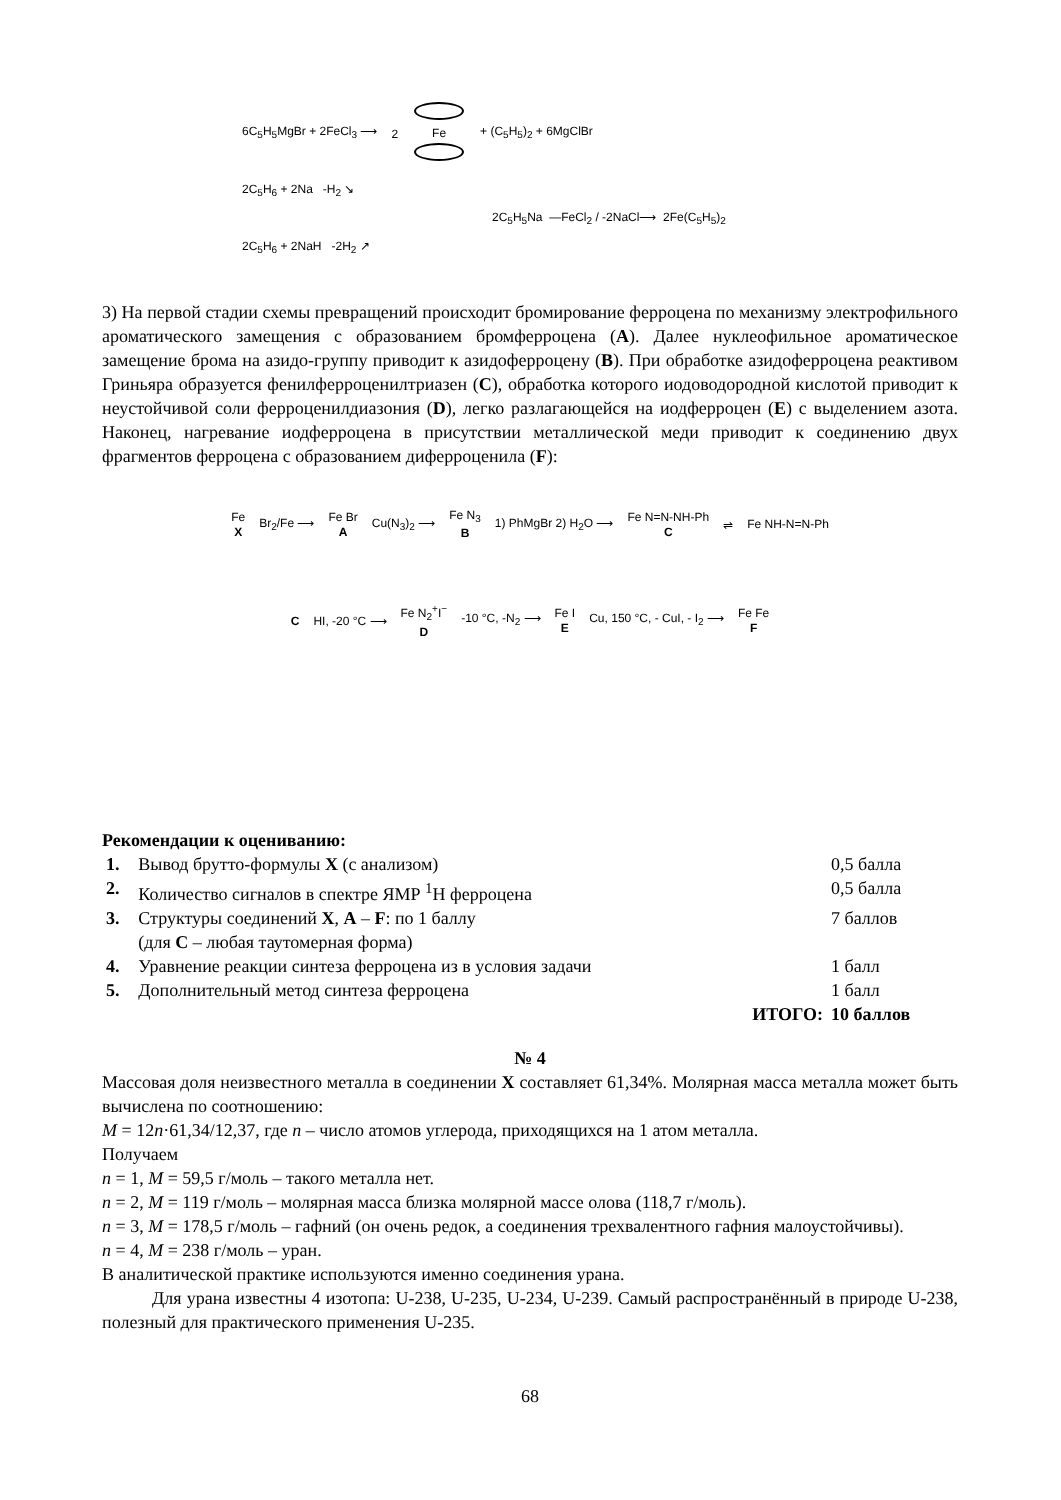6C<sub>5</sub>H<sub>5</sub>MgBr + 2FeCl<sub>3</sub> ⟶ 2
Fe
+ (C<sub>5</sub>H<sub>5</sub>)<sub>2</sub> + 6MgClBr
2C<sub>5</sub>H<sub>6</sub> + 2Na -H<sub>2</sub> ↘
2C<sub>5</sub>H<sub>5</sub>Na —FeCl<sub>2</sub> / -2NaCl⟶ 2Fe(C<sub>5</sub>H<sub>5</sub>)<sub>2</sub>
2C<sub>5</sub>H<sub>6</sub> + 2NaH -2H<sub>2</sub> ↗
3) На первой стадии схемы превращений происходит бромирование ферроцена по механизму электрофильного ароматического замещения с образованием бромферроцена (A). Далее нуклеофильное ароматическое замещение брома на азидо-группу приводит к азидоферроцену (B). При обработке азидоферроцена реактивом Гриньяра образуется фенилферроценилтриазен (C), обработка которого иодоводородной кислотой приводит к неустойчивой соли ферроценилдиазония (D), легко разлагающейся на иодферроцен (E) с выделением азота. Наконец, нагревание иодферроцена в присутствии металлической меди приводит к соединению двух фрагментов ферроцена с образованием диферроценила (F):
Fe
X Br<sub>2</sub>/Fe ⟶ Fe Br
A Cu(N<sub>3</sub>)<sub>2</sub> ⟶ Fe N<sub>3</sub>
B 1) PhMgBr 2) H<sub>2</sub>O ⟶ Fe N=N-NH-Ph
C ⇌ Fe NH-N=N-Ph
C HI, -20 °C ⟶ Fe N<sub>2</sub><sup>+</sup>I<sup>−</sup>
D -10 °C, -N<sub>2</sub> ⟶ Fe I
E Cu, 150 °C, - CuI, - I<sub>2</sub> ⟶ Fe Fe
F
Рекомендации к оцениванию:
| 1. | Вывод брутто-формулы X (с анализом) | 0,5 балла |
| 2. | Количество сигналов в спектре ЯМР <sup>1</sup>H ферроцена | 0,5 балла |
| 3. | Структуры соединений X , A – F : по 1 баллу (для C – любая таутомерная форма) | 7 баллов |
| 4. | Уравнение реакции синтеза ферроцена из в условия задачи | 1 балл |
| 5. | Дополнительный метод синтеза ферроцена | 1 балл |
| | ИТОГО: | 10 баллов |
№ 4
Массовая доля неизвестного металла в соединении X составляет 61,34%. Молярная масса металла может быть вычислена по соотношению:
M = 12n·61,34/12,37, где n – число атомов углерода, приходящихся на 1 атом металла.
Получаем
n = 1, M = 59,5 г/моль – такого металла нет.
n = 2, M = 119 г/моль – молярная масса близка молярной массе олова (118,7 г/моль).
n = 3, M = 178,5 г/моль – гафний (он очень редок, а соединения трехвалентного гафния малоустойчивы).
n = 4, M = 238 г/моль – уран.
В аналитической практике используются именно соединения урана.
Для урана известны 4 изотопа: U-238, U-235, U-234, U-239. Самый распространённый в природе U-238, полезный для практического применения U-235.
68